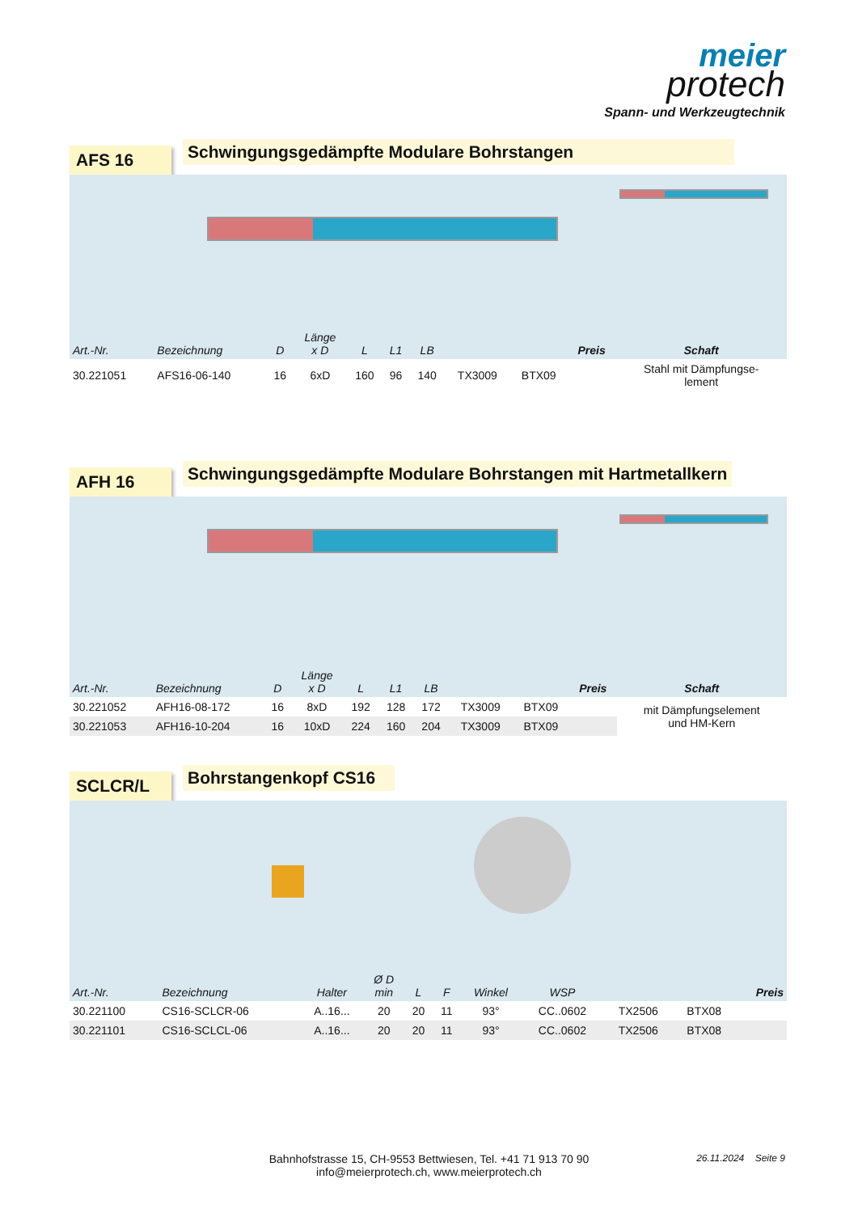meier
protech
Spann- und Werkzeugtechnik
AFS 16
Schwingungsgedämpfte Modulare Bohrstangen
| Art.-Nr. | Bezeichnung | D | Länge x D | L | L1 | LB | | | Preis | Schaft |
| --- | --- | --- | --- | --- | --- | --- | --- | --- | --- | --- |
| 30.221051 | AFS16-06-140 | 16 | 6xD | 160 | 96 | 140 | TX3009 | BTX09 | | Stahl mit Dämpfungse- lement |
AFH 16
Schwingungsgedämpfte Modulare Bohrstangen mit Hartmetallkern
| Art.-Nr. | Bezeichnung | D | Länge x D | L | L1 | LB | | | Preis | Schaft |
| --- | --- | --- | --- | --- | --- | --- | --- | --- | --- | --- |
| 30.221052 | AFH16-08-172 | 16 | 8xD | 192 | 128 | 172 | TX3009 | BTX09 | | mit Dämpfungselement und HM-Kern |
| 30.221053 | AFH16-10-204 | 16 | 10xD | 224 | 160 | 204 | TX3009 | BTX09 | | |
SCLCR/L
Bohrstangenkopf CS16
| Art.-Nr. | Bezeichnung | Halter | Ø D min | L | F | Winkel | WSP | | | Preis |
| --- | --- | --- | --- | --- | --- | --- | --- | --- | --- | --- |
| 30.221100 | CS16-SCLCR-06 | A..16... | 20 | 20 | 11 | 93° | CC..0602 | TX2506 | BTX08 | |
| 30.221101 | CS16-SCLCL-06 | A..16... | 20 | 20 | 11 | 93° | CC..0602 | TX2506 | BTX08 | |
Bahnhofstrasse 15, CH-9553 Bettwiesen, Tel. +41 71 913 70 90
info@meierprotech.ch, www.meierprotech.ch
26.11.2024 Seite 9